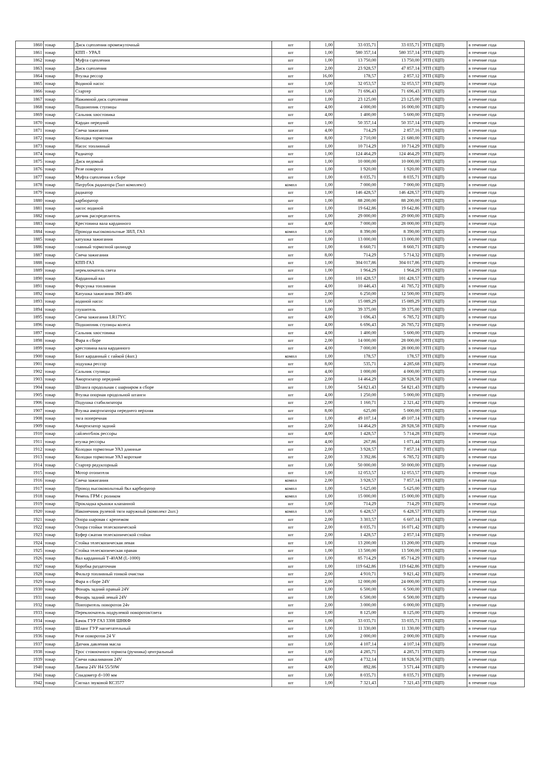| 1860 | товар | Диск сцепления промежуточный | шт | 1,00 | 33 035,71 | 33 035,71 | ЭТП (ЗЦП) | в течение года |
| 1861 | товар | КПП - УРАЛ | шт | 1,00 | 580 357,14 | 580 357,14 | ЭТП (ЗЦП) | в течение года |
| 1862 | товар | Муфта сцепления | шт | 1,00 | 13 750,00 | 13 750,00 | ЭТП (ЗЦП) | в течение года |
| 1863 | товар | Диск сцепления | шт | 2,00 | 23 928,57 | 47 857,14 | ЭТП (ЗЦП) | в течение года |
| 1864 | товар | Втулка рессор | шт | 16,00 | 178,57 | 2 857,12 | ЭТП (ЗЦП) | в течение года |
| 1865 | товар | Водяной насос | шт | 1,00 | 32 053,57 | 32 053,57 | ЭТП (ЗЦП) | в течение года |
| 1866 | товар | Стартер | шт | 1,00 | 71 696,43 | 71 696,43 | ЭТП (ЗЦП) | в течение года |
| 1867 | товар | Нажимной диск сцепления | шт | 1,00 | 23 125,00 | 23 125,00 | ЭТП (ЗЦП) | в течение года |
| 1868 | товар | Подшипник ступицы | шт | 4,00 | 4 000,00 | 16 000,00 | ЭТП (ЗЦП) | в течение года |
| 1869 | товар | Сальник хвостовика | шт | 4,00 | 1 400,00 | 5 600,00 | ЭТП (ЗЦП) | в течение года |
| 1870 | товар | Кардан передний | шт | 1,00 | 50 357,14 | 50 357,14 | ЭТП (ЗЦП) | в течение года |
| 1871 | товар | Свеча зажигания | шт | 4,00 | 714,29 | 2 857,16 | ЭТП (ЗЦП) | в течение года |
| 1872 | товар | Колодка тормозная | шт | 8,00 | 2 710,00 | 21 680,00 | ЭТП (ЗЦП) | в течение года |
| 1873 | товар | Насос топливный | шт | 1,00 | 10 714,29 | 10 714,29 | ЭТП (ЗЦП) | в течение года |
| 1874 | товар | Радиатор | шт | 1,00 | 124 464,29 | 124 464,29 | ЭТП (ЗЦП) | в течение года |
| 1875 | товар | Диск ведомый | шт | 1,00 | 10 000,00 | 10 000,00 | ЭТП (ЗЦП) | в течение года |
| 1876 | товар | Реле поворота | шт | 1,00 | 1 920,00 | 1 920,00 | ЭТП (ЗЦП) | в течение года |
| 1877 | товар | Муфта сцепления в сборе | шт | 1,00 | 8 035,71 | 8 035,71 | ЭТП (ЗЦП) | в течение года |
| 1878 | товар | Патрубок радиатора (5шт комплект) | компл | 1,00 | 7 000,00 | 7 000,00 | ЭТП (ЗЦП) | в течение года |
| 1879 | товар | радиатор | шт | 1,00 | 146 428,57 | 146 428,57 | ЭТП (ЗЦП) | в течение года |
| 1880 | товар | карбюратор | шт | 1,00 | 88 200,00 | 88 200,00 | ЭТП (ЗЦП) | в течение года |
| 1881 | товар | насос водяной | шт | 1,00 | 19 642,86 | 19 642,86 | ЭТП (ЗЦП) | в течение года |
| 1882 | товар | датчик распределитель | шт | 1,00 | 29 000,00 | 29 000,00 | ЭТП (ЗЦП) | в течение года |
| 1883 | товар | Крестовина вала карданного | шт | 4,00 | 7 000,00 | 28 000,00 | ЭТП (ЗЦП) | в течение года |
| 1884 | товар | Провода высоковольтные ЗИЛ, ГАЗ | компл | 1,00 | 8 390,00 | 8 390,00 | ЭТП (ЗЦП) | в течение года |
| 1885 | товар | катушка зажигания | шт | 1,00 | 13 000,00 | 13 000,00 | ЭТП (ЗЦП) | в течение года |
| 1886 | товар | главный тормозной цилиндр | шт | 1,00 | 8 660,71 | 8 660,71 | ЭТП (ЗЦП) | в течение года |
| 1887 | товар | Свеча зажигания | шт | 8,00 | 714,29 | 5 714,32 | ЭТП (ЗЦП) | в течение года |
| 1888 | товар | КПП-ГАЗ | шт | 1,00 | 304 017,86 | 304 017,86 | ЭТП (ЗЦП) | в течение года |
| 1889 | товар | переключатель света | шт | 1,00 | 1 964,29 | 1 964,29 | ЭТП (ЗЦП) | в течение года |
| 1890 | товар | Карданный вал | шт | 1,00 | 101 428,57 | 101 428,57 | ЭТП (ЗЦП) | в течение года |
| 1891 | товар | Форсунка топливная | шт | 4,00 | 10 446,43 | 41 785,72 | ЭТП (ЗЦП) | в течение года |
| 1892 | товар | Катушка зажигания ЗМЗ-406 | шт | 2,00 | 6 250,00 | 12 500,00 | ЭТП (ЗЦП) | в течение года |
| 1893 | товар | водяной насос | шт | 1,00 | 15 089,29 | 15 089,29 | ЭТП (ЗЦП) | в течение года |
| 1894 | товар | глушитель | шт | 1,00 | 39 375,00 | 39 375,00 | ЭТП (ЗЦП) | в течение года |
| 1895 | товар | Свеча зажигания LR17YC | шт | 4,00 | 1 696,43 | 6 785,72 | ЭТП (ЗЦП) | в течение года |
| 1896 | товар | Подшипник ступицы колеса | шт | 4,00 | 6 696,43 | 26 785,72 | ЭТП (ЗЦП) | в течение года |
| 1897 | товар | Сальник хвостовика | шт | 4,00 | 1 400,00 | 5 600,00 | ЭТП (ЗЦП) | в течение года |
| 1898 | товар | Фара в сборе | шт | 2,00 | 14 000,00 | 28 000,00 | ЭТП (ЗЦП) | в течение года |
| 1899 | товар | крестовина вала карданного | шт | 4,00 | 7 000,00 | 28 000,00 | ЭТП (ЗЦП) | в течение года |
| 1900 | товар | Болт карданный с гайкой (4шт.) | компл | 1,00 | 178,57 | 178,57 | ЭТП (ЗЦП) | в течение года |
| 1901 | товар | подушка рессор | шт | 8,00 | 535,71 | 4 285,68 | ЭТП (ЗЦП) | в течение года |
| 1902 | товар | Сальник ступицы | шт | 4,00 | 1 000,00 | 4 000,00 | ЭТП (ЗЦП) | в течение года |
| 1903 | товар | Амортизатор передний | шт | 2,00 | 14 464,29 | 28 928,58 | ЭТП (ЗЦП) | в течение года |
| 1904 | товар | Штанга продольная с шарниром в сборе | шт | 1,00 | 54 821,43 | 54 821,43 | ЭТП (ЗЦП) | в течение года |
| 1905 | товар | Втулка опорная продольной штанги | шт | 4,00 | 1 250,00 | 5 000,00 | ЭТП (ЗЦП) | в течение года |
| 1906 | товар | Подушка стабилизатора | шт | 2,00 | 1 160,71 | 2 321,42 | ЭТП (ЗЦП) | в течение года |
| 1907 | товар | Втулка амортизатора переднего верхняя | шт | 8,00 | 625,00 | 5 000,00 | ЭТП (ЗЦП) | в течение года |
| 1908 | товар | тяга поперечная | шт | 1,00 | 49 107,14 | 49 107,14 | ЭТП (ЗЦП) | в течение года |
| 1909 | товар | Амортизатор задний | шт | 2,00 | 14 464,29 | 28 928,58 | ЭТП (ЗЦП) | в течение года |
| 1910 | товар | сайлентблок рессоры | шт | 4,00 | 1 428,57 | 5 714,28 | ЭТП (ЗЦП) | в течение года |
| 1911 | товар | втулка рессоры | шт | 4,00 | 267,86 | 1 071,44 | ЭТП (ЗЦП) | в течение года |
| 1912 | товар | Колодки тормозные УАЗ длинные | шт | 2,00 | 3 928,57 | 7 857,14 | ЭТП (ЗЦП) | в течение года |
| 1913 | товар | Колодки тормозные УАЗ короткие | шт | 2,00 | 3 392,86 | 6 785,72 | ЭТП (ЗЦП) | в течение года |
| 1914 | товар | Стартер редукторный | шт | 1,00 | 50 000,00 | 50 000,00 | ЭТП (ЗЦП) | в течение года |
| 1915 | товар | Мотор отопителя | шт | 1,00 | 12 053,57 | 12 053,57 | ЭТП (ЗЦП) | в течение года |
| 1916 | товар | Свеча зажигания | компл | 2,00 | 3 928,57 | 7 857,14 | ЭТП (ЗЦП) | в течение года |
| 1917 | товар | Провод высоковольтный 8кл карбюратор | компл | 1,00 | 5 625,00 | 5 625,00 | ЭТП (ЗЦП) | в течение года |
| 1918 | товар | Ремень ГРМ с роликом | компл | 1,00 | 15 000,00 | 15 000,00 | ЭТП (ЗЦП) | в течение года |
| 1919 | товар | Прокладка крышки клапанной | шт | 1,00 | 714,29 | 714,29 | ЭТП (ЗЦП) | в течение года |
| 1920 | товар | Наконечник рулевой тяги наружный (комплект 2шт.) | компл | 1,00 | 6 428,57 | 6 428,57 | ЭТП (ЗЦП) | в течение года |
| 1921 | товар | Опора шаровая с крепежом | шт | 2,00 | 3 303,57 | 6 607,14 | ЭТП (ЗЦП) | в течение года |
| 1922 | товар | Опора стойки телескопической | шт | 2,00 | 8 035,71 | 16 071,42 | ЭТП (ЗЦП) | в течение года |
| 1923 | товар | Буфер сжатия телескопической стойки | шт | 2,00 | 1 428,57 | 2 857,14 | ЭТП (ЗЦП) | в течение года |
| 1924 | товар | Стойка телескопическая левая | шт | 1,00 | 13 200,00 | 13 200,00 | ЭТП (ЗЦП) | в течение года |
| 1925 | товар | Стойка телескопическая правая | шт | 1,00 | 13 500,00 | 13 500,00 | ЭТП (ЗЦП) | в течение года |
| 1926 | товар | Вал карданный Т-40АМ (L-1000) | шт | 1,00 | 85 714,29 | 85 714,29 | ЭТП (ЗЦП) | в течение года |
| 1927 | товар | Коробка раздаточная | шт | 1,00 | 119 642,86 | 119 642,86 | ЭТП (ЗЦП) | в течение года |
| 1928 | товар | Фильтр топливный тонкой очистки | шт | 2,00 | 4 910,71 | 9 821,42 | ЭТП (ЗЦП) | в течение года |
| 1929 | товар | Фара в сборе 24V | шт | 2,00 | 12 000,00 | 24 000,00 | ЭТП (ЗЦП) | в течение года |
| 1930 | товар | Фонарь задний правый 24V | шт | 1,00 | 6 500,00 | 6 500,00 | ЭТП (ЗЦП) | в течение года |
| 1931 | товар | Фонарь задний левый 24V | шт | 1,00 | 6 500,00 | 6 500,00 | ЭТП (ЗЦП) | в течение года |
| 1932 | товар | Повторитель поворотов 24v | шт | 2,00 | 3 000,00 | 6 000,00 | ЭТП (ЗЦП) | в течение года |
| 1933 | товар | Переключатель подрулевой поворотов/света | шт | 1,00 | 8 125,00 | 8 125,00 | ЭТП (ЗЦП) | в течение года |
| 1934 | товар | Бачок ГУР ГАЗ 3308 ШНКФ | шт | 1,00 | 33 035,71 | 33 035,71 | ЭТП (ЗЦП) | в течение года |
| 1935 | товар | Шланг ГУР нагнетательный | шт | 1,00 | 11 330,00 | 11 330,00 | ЭТП (ЗЦП) | в течение года |
| 1936 | товар | Реле поворотов 24 V | шт | 1,00 | 2 000,00 | 2 000,00 | ЭТП (ЗЦП) | в течение года |
| 1937 | товар | Датчик давления масла | шт | 1,00 | 4 107,14 | 4 107,14 | ЭТП (ЗЦП) | в течение года |
| 1938 | товар | Трос стояночного тормоза (ручника) центральный | шт | 1,00 | 4 285,71 | 4 285,71 | ЭТП (ЗЦП) | в течение года |
| 1939 | товар | Свечи накаливания 24V | шт | 4,00 | 4 732,14 | 18 928,56 | ЭТП (ЗЦП) | в течение года |
| 1940 | товар | Лампа 24V H4 55/50W | шт | 4,00 | 892,86 | 3 571,44 | ЭТП (ЗЦП) | в течение года |
| 1941 | товар | Спидометр d=100 мм | шт | 1,00 | 8 035,71 | 8 035,71 | ЭТП (ЗЦП) | в течение года |
| 1942 | товар | Сигнал звуковой КС3577 | шт | 1,00 | 7 321,43 | 7 321,43 | ЭТП (ЗЦП) | в течение года |